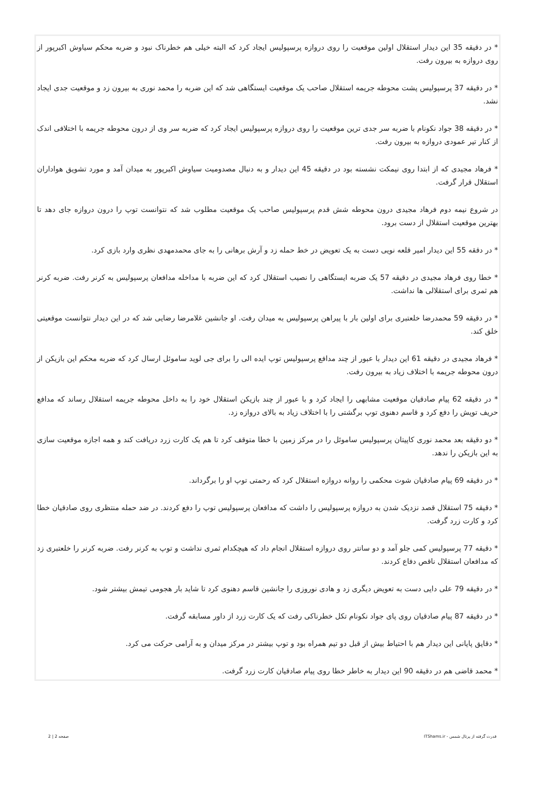* در دقیقه 35 این دیدار استقلال اولین موقعیت را روی دروازه پرسپولیس ایجاد کرد که البته خیلی هم خطرناک نبود و ضربه محکم سیاوش اکبرپور از روی دروازه به بیرون رفت.
* در دقیقه 37 پرسپولیس پشت محوطه جریمه استقلال صاحب یک موقعیت ایستگاهی شد که این ضربه را محمد نوری به بیرون زد و موقعیت جدی ایجاد نشد.
* در دقیقه 38 جواد نکونام با ضربه سر جدی ترین موقعیت را روی دروازه پرسپولیس ایجاد کرد که ضربه سر وی از درون محوطه جریمه با اختلافی اندک از کنار تیر عمودی دروازه به بیرون رفت.
* فرهاد مجیدی که از ابتدا روی نیمکت نشسته بود در دقیقه 45 این دیدار و به دنبال مصدومیت سیاوش اکبرپور به میدان آمد و مورد تشویق هواداران استقلال قرار گرفت.
در شروع نیمه دوم فرهاد مجیدی درون محوطه شش قدم پرسپولیس صاحب یک موقعیت مطلوب شد که نتوانست توپ را درون دروازه جای دهد تا بهترین موقعیت استقلال از دست برود.
* در دققه 55 این دیدار امیر قلعه نویی دست به یک تعویض در خط حمله زد و آرش برهانی را به جای محمدمهدی نظری وارد بازی کرد.
* خطا روی فرهاد مجیدی در دقیقه 57 یک ضربه ایستگاهی را نصیب استقلال کرد که این ضربه با مداخله مدافعان پرسپولیس به کرنر رفت. ضربه کرنر هم ثمری برای استقلالی ها نداشت.
* در دقیقه 59 محمدرضا خلعتبری برای اولین بار با پیراهن پرسپولیس به میدان رفت. او جانشین غلامرضا رضایی شد که در این دیدار نتوانست موقعیتی خلق کند.
* فرهاد مجیدی در دقیقه 61 این دیدار با عبور از چند مدافع پرسپولیس توپ ایده الی را برای جی لوید ساموئل ارسال کرد که ضربه محکم این بازیکن از درون محوطه جریمه با اختلاف زیاد به بیرون رفت.
* در دقیقه 62 پیام صادقیان موقعیت مشابهی را ایجاد کرد و با عبور از چند بازیکن استقلال خود را به داخل محوطه جریمه استقلال رساند که مدافع حریف توپش را دفع کرد و قاسم دهنوی توپ برگشتی را با اختلاف زیاد به بالای دروازه زد.
* دو دقیقه بعد محمد نوری کاپیتان پرسپولیس ساموئل را در مرکز زمین با خطا متوقف کرد تا هم یک کارت زرد دریافت کند و همه اجازه موقعیت سازی به این بازیکن را ندهد.
* در دقیقه 69 پیام صادقیان شوت محکمی را روانه دروازه استقلال کرد که رحمتی توپ او را برگرداند.
* دقیقه 75 استقلال قصد نزدیک شدن به دروازه پرسپولیس را داشت که مدافعان پرسپولیس توپ را دفع کردند. در ضد حمله منتظری روی صادقیان خطا کرد و کارت زرد گرفت.
* دقیقه 77 پرسپولیس کمی جلو آمد و دو سانتر روی دروازه استقلال انجام داد که هیچکدام ثمری نداشت و توپ به کرنر رفت. ضربه کرنر را خلعتبری زد که مدافعان استقلال ناقص دفاع کردند.
* در دقیقه 79 علی دایی دست به تعویض دیگری زد و هادی نوروزی را جانشین قاسم دهنوی کرد تا شاید بار هجومی تیمش بیشتر شود.
* در دقیقه 87 پیام صادقیان روی پای جواد نکونام تکل خطرناکی رفت که یک کارت زرد از داور مسابقه گرفت.
* دقایق پایانی این دیدار هم با احتیاط بیش از قبل دو تیم همراه بود و توپ بیشتر در مرکز میدان و به آرامی حرکت می کرد.
* محمد قاضی هم در دقیقه 90 این دیدار به خاطر خطا روی پیام صادقیان کارت زرد گرفت.
قدرت گرفته از پرتال شمس - ITShams.ir صفحه 2 | 2